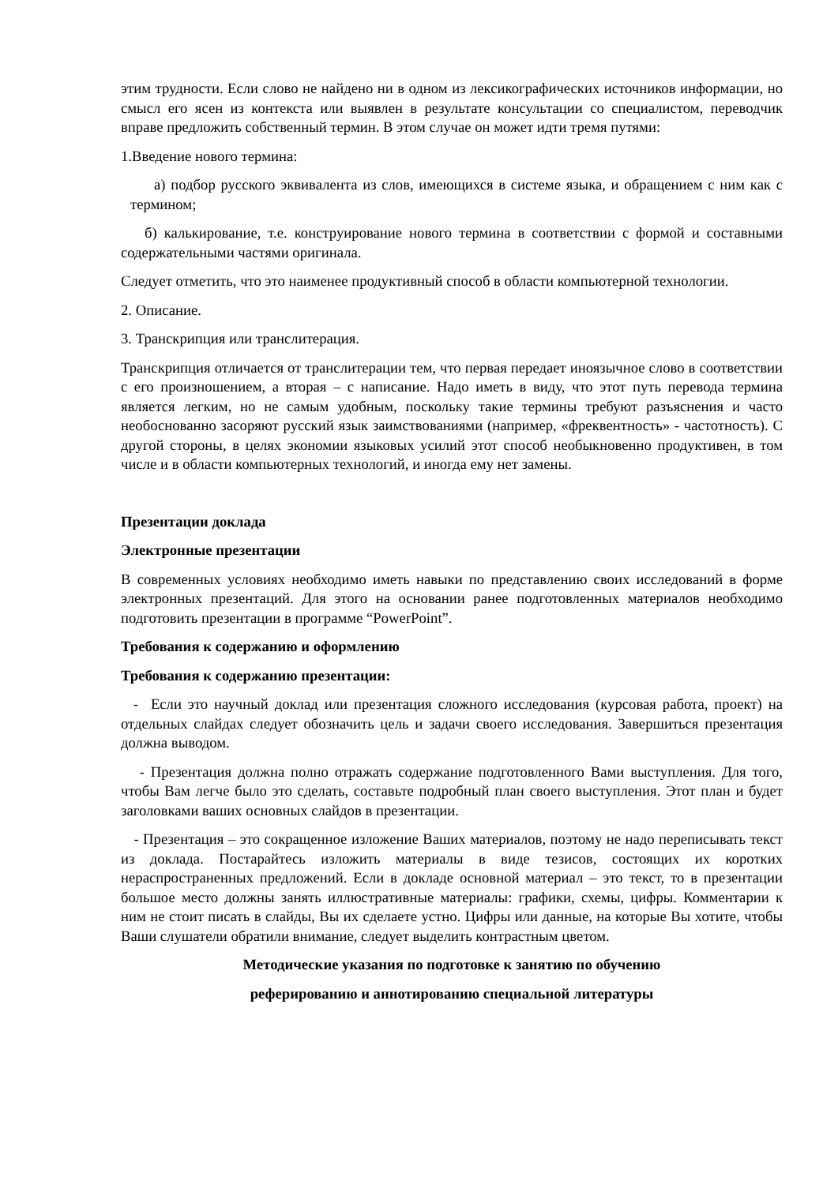этим трудности. Если слово не найдено ни в одном из лексикографических источников информации, но смысл его ясен из контекста или выявлен в результате консультации со специалистом, переводчик вправе предложить собственный термин. В этом случае он может идти тремя путями:
1.Введение нового термина:
а) подбор русского эквивалента из слов, имеющихся в системе языка, и обращением с ним как с термином;
б) калькирование, т.е. конструирование нового термина в соответствии с формой и составными содержательными частями оригинала.
Следует отметить, что это наименее продуктивный способ в области компьютерной технологии.
2. Описание.
3. Транскрипция или транслитерация.
Транскрипция отличается от транслитерации тем, что первая передает иноязычное слово в соответствии с его произношением, а вторая – с написание. Надо иметь в виду, что этот путь перевода термина является легким, но не самым удобным, поскольку такие термины требуют разъяснения и часто необоснованно засоряют русский язык заимствованиями (например, «фреквентность» - частотность). С другой стороны, в целях экономии языковых усилий этот способ необыкновенно продуктивен, в том числе и в области компьютерных технологий, и иногда ему нет замены.
Презентации доклада
Электронные презентации
В современных условиях необходимо иметь навыки по представлению своих исследований в форме электронных презентаций. Для этого на основании ранее подготовленных материалов необходимо подготовить презентации в программе “PowerPoint”.
Требования к содержанию и оформлению
Требования к содержанию презентации:
- Если это научный доклад или презентация сложного исследования (курсовая работа, проект) на отдельных слайдах следует обозначить цель и задачи своего исследования. Завершиться презентация должна выводом.
- Презентация должна полно отражать содержание подготовленного Вами выступления. Для того, чтобы Вам легче было это сделать, составьте подробный план своего выступления. Этот план и будет заголовками ваших основных слайдов в презентации.
- Презентация – это сокращенное изложение Ваших материалов, поэтому не надо переписывать текст из доклада. Постарайтесь изложить материалы в виде тезисов, состоящих их коротких нераспространенных предложений. Если в докладе основной материал – это текст, то в презентации большое место должны занять иллюстративные материалы: графики, схемы, цифры. Комментарии к ним не стоит писать в слайды, Вы их сделаете устно. Цифры или данные, на которые Вы хотите, чтобы Ваши слушатели обратили внимание, следует выделить контрастным цветом.
Методические указания по подготовке к занятию по обучению
реферированию и аннотированию специальной литературы